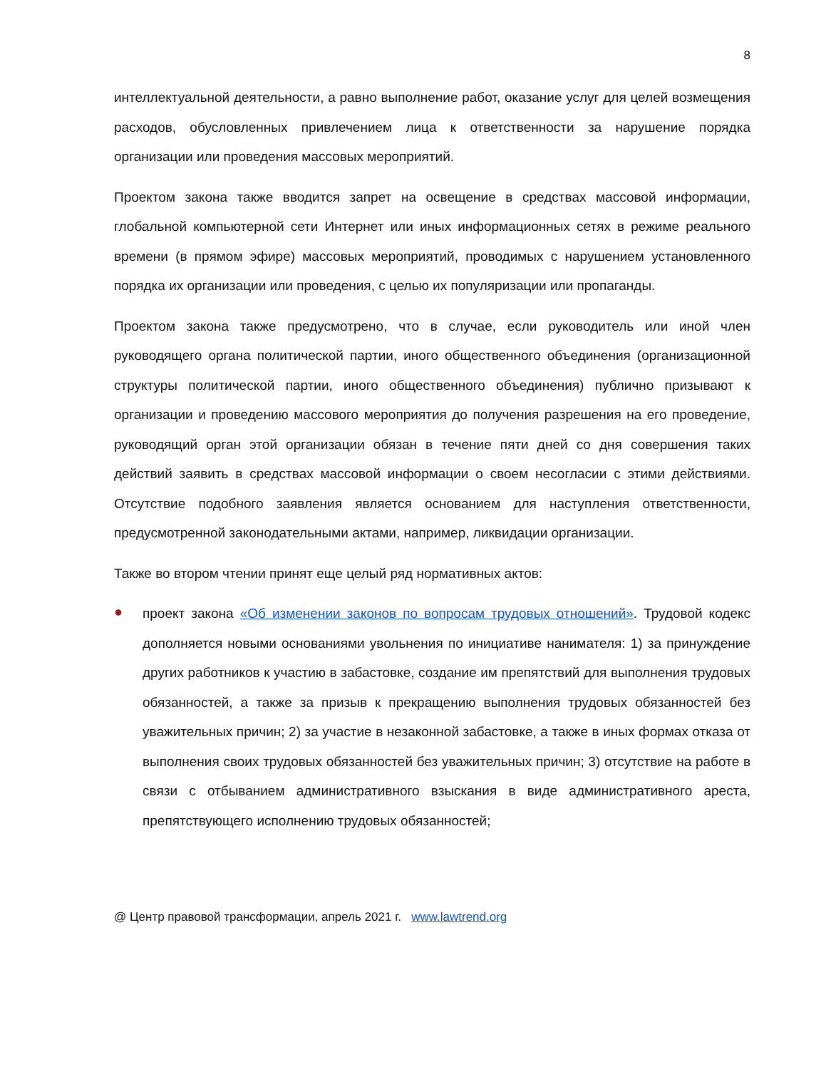8
интеллектуальной деятельности, а равно выполнение работ, оказание услуг для целей возмещения расходов, обусловленных привлечением лица к ответственности за нарушение порядка организации или проведения массовых мероприятий.
Проектом закона также вводится запрет на освещение в средствах массовой информации, глобальной компьютерной сети Интернет или иных информационных сетях в режиме реального времени (в прямом эфире) массовых мероприятий, проводимых с нарушением установленного порядка их организации или проведения, с целью их популяризации или пропаганды.
Проектом закона также предусмотрено, что в случае, если руководитель или иной член руководящего органа политической партии, иного общественного объединения (организационной структуры политической партии, иного общественного объединения) публично призывают к организации и проведению массового мероприятия до получения разрешения на его проведение, руководящий орган этой организации обязан в течение пяти дней со дня совершения таких действий заявить в средствах массовой информации о своем несогласии с этими действиями. Отсутствие подобного заявления является основанием для наступления ответственности, предусмотренной законодательными актами, например, ликвидации организации.
Также во втором чтении принят еще целый ряд нормативных актов:
●
проект закона «Об изменении законов по вопросам трудовых отношений». Трудовой кодекс дополняется новыми основаниями увольнения по инициативе нанимателя: 1) за принуждение других работников к участию в забастовке, создание им препятствий для выполнения трудовых обязанностей, а также за призыв к прекращению выполнения трудовых обязанностей без уважительных причин; 2) за участие в незаконной забастовке, а также в иных формах отказа от выполнения своих трудовых обязанностей без уважительных причин; 3) отсутствие на работе в связи с отбыванием административного взыскания в виде административного ареста, препятствующего исполнению трудовых обязанностей;
@ Центр правовой трансформации, апрель 2021 г. www.lawtrend.org